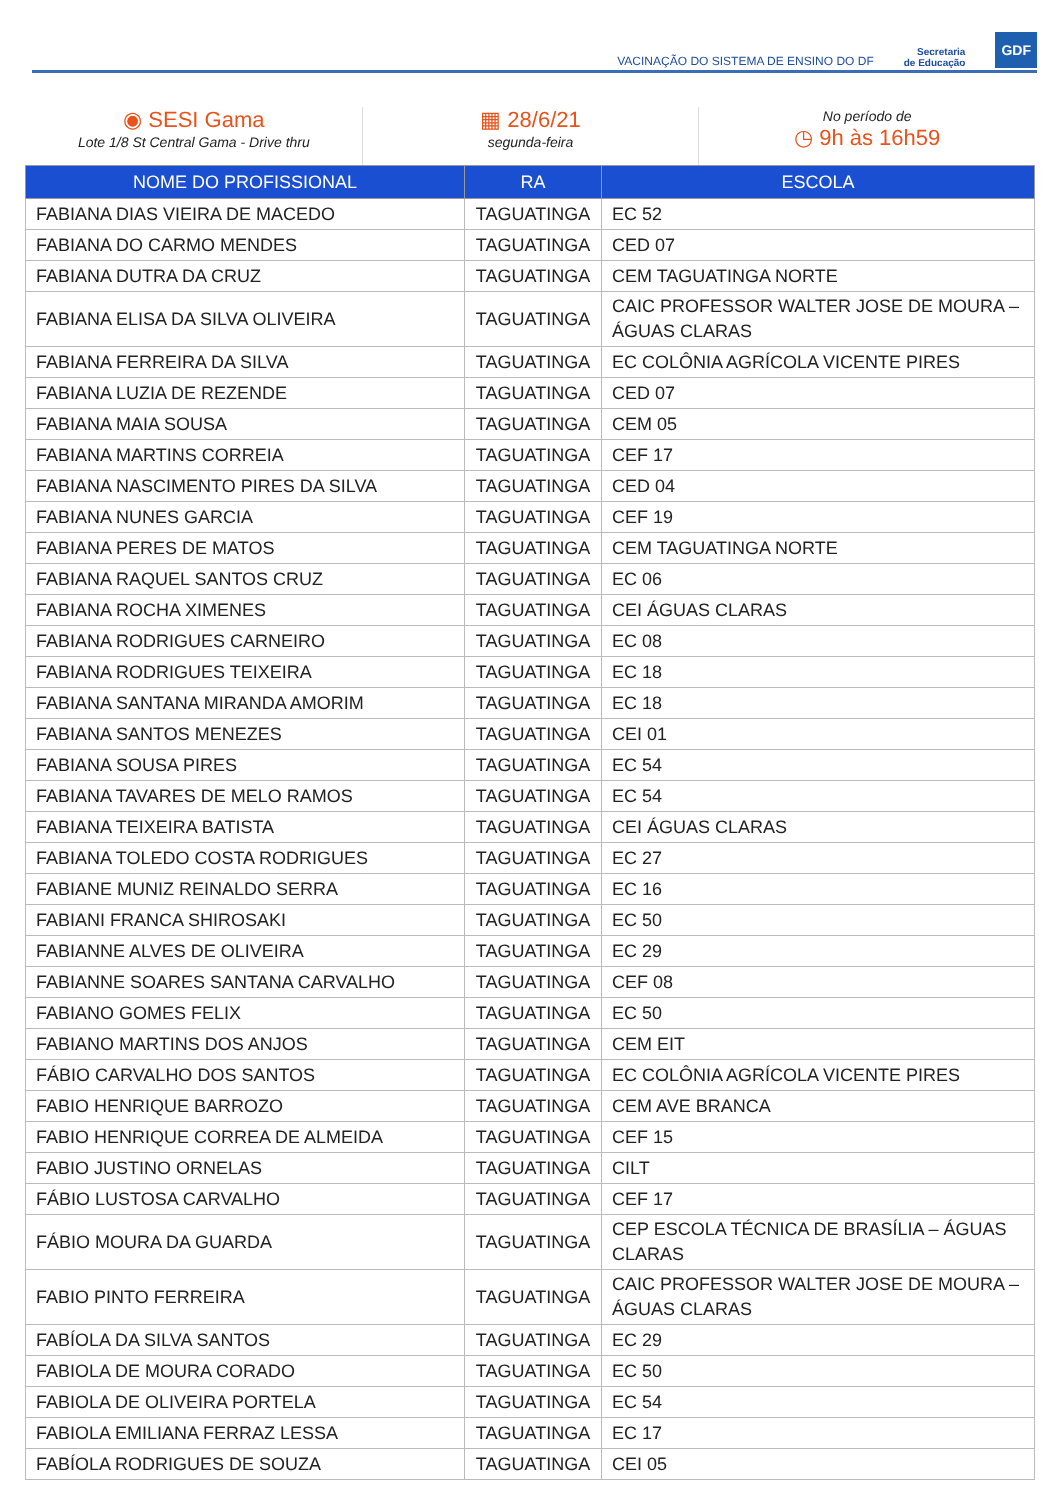VACINAÇÃO DO SISTEMA DE ENSINO DO DF Secretaria
de Educação GDF
◉ SESI Gama
Lote 1/8 St Central Gama - Drive thru
▦ 28/6/21
segunda-feira
No período de
◷ 9h às 16h59
| NOME DO PROFISSIONAL | RA | ESCOLA |
| --- | --- | --- |
| FABIANA DIAS VIEIRA DE MACEDO | TAGUATINGA | EC 52 |
| FABIANA DO CARMO MENDES | TAGUATINGA | CED 07 |
| FABIANA DUTRA DA CRUZ | TAGUATINGA | CEM TAGUATINGA NORTE |
| FABIANA ELISA DA SILVA OLIVEIRA | TAGUATINGA | CAIC PROFESSOR WALTER JOSE DE MOURA – ÁGUAS CLARAS |
| FABIANA FERREIRA DA SILVA | TAGUATINGA | EC COLÔNIA AGRÍCOLA VICENTE PIRES |
| FABIANA LUZIA DE REZENDE | TAGUATINGA | CED 07 |
| FABIANA MAIA SOUSA | TAGUATINGA | CEM 05 |
| FABIANA MARTINS CORREIA | TAGUATINGA | CEF 17 |
| FABIANA NASCIMENTO PIRES DA SILVA | TAGUATINGA | CED 04 |
| FABIANA NUNES GARCIA | TAGUATINGA | CEF 19 |
| FABIANA PERES DE MATOS | TAGUATINGA | CEM TAGUATINGA NORTE |
| FABIANA RAQUEL SANTOS CRUZ | TAGUATINGA | EC 06 |
| FABIANA ROCHA XIMENES | TAGUATINGA | CEI ÁGUAS CLARAS |
| FABIANA RODRIGUES CARNEIRO | TAGUATINGA | EC 08 |
| FABIANA RODRIGUES TEIXEIRA | TAGUATINGA | EC 18 |
| FABIANA SANTANA MIRANDA AMORIM | TAGUATINGA | EC 18 |
| FABIANA SANTOS MENEZES | TAGUATINGA | CEI 01 |
| FABIANA SOUSA PIRES | TAGUATINGA | EC 54 |
| FABIANA TAVARES DE MELO RAMOS | TAGUATINGA | EC 54 |
| FABIANA TEIXEIRA BATISTA | TAGUATINGA | CEI ÁGUAS CLARAS |
| FABIANA TOLEDO COSTA RODRIGUES | TAGUATINGA | EC 27 |
| FABIANE MUNIZ REINALDO SERRA | TAGUATINGA | EC 16 |
| FABIANI FRANCA SHIROSAKI | TAGUATINGA | EC 50 |
| FABIANNE ALVES DE OLIVEIRA | TAGUATINGA | EC 29 |
| FABIANNE SOARES SANTANA CARVALHO | TAGUATINGA | CEF 08 |
| FABIANO GOMES FELIX | TAGUATINGA | EC 50 |
| FABIANO MARTINS DOS ANJOS | TAGUATINGA | CEM EIT |
| FÁBIO CARVALHO DOS SANTOS | TAGUATINGA | EC COLÔNIA AGRÍCOLA VICENTE PIRES |
| FABIO HENRIQUE BARROZO | TAGUATINGA | CEM AVE BRANCA |
| FABIO HENRIQUE CORREA DE ALMEIDA | TAGUATINGA | CEF 15 |
| FABIO JUSTINO ORNELAS | TAGUATINGA | CILT |
| FÁBIO LUSTOSA CARVALHO | TAGUATINGA | CEF 17 |
| FÁBIO MOURA DA GUARDA | TAGUATINGA | CEP ESCOLA TÉCNICA DE BRASÍLIA – ÁGUAS CLARAS |
| FABIO PINTO FERREIRA | TAGUATINGA | CAIC PROFESSOR WALTER JOSE DE MOURA – ÁGUAS CLARAS |
| FABÍOLA DA SILVA SANTOS | TAGUATINGA | EC 29 |
| FABIOLA DE MOURA CORADO | TAGUATINGA | EC 50 |
| FABIOLA DE OLIVEIRA PORTELA | TAGUATINGA | EC 54 |
| FABIOLA EMILIANA FERRAZ LESSA | TAGUATINGA | EC 17 |
| FABÍOLA RODRIGUES DE SOUZA | TAGUATINGA | CEI 05 |